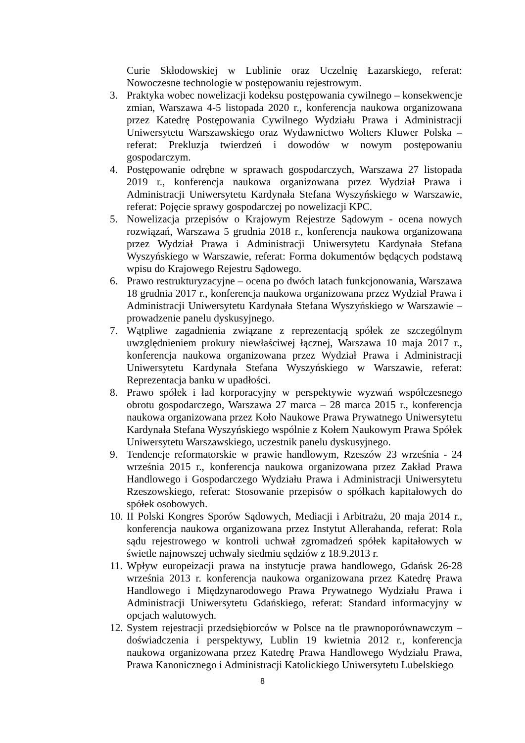Curie Skłodowskiej w Lublinie oraz Uczelnię Łazarskiego, referat: Nowoczesne technologie w postępowaniu rejestrowym.
3. Praktyka wobec nowelizacji kodeksu postępowania cywilnego – konsekwencje zmian, Warszawa 4-5 listopada 2020 r., konferencja naukowa organizowana przez Katedrę Postępowania Cywilnego Wydziału Prawa i Administracji Uniwersytetu Warszawskiego oraz Wydawnictwo Wolters Kluwer Polska – referat: Prekluzja twierdzeń i dowodów w nowym postępowaniu gospodarczym.
4. Postępowanie odrębne w sprawach gospodarczych, Warszawa 27 listopada 2019 r., konferencja naukowa organizowana przez Wydział Prawa i Administracji Uniwersytetu Kardynała Stefana Wyszyńskiego w Warszawie, referat: Pojęcie sprawy gospodarczej po nowelizacji KPC.
5. Nowelizacja przepisów o Krajowym Rejestrze Sądowym - ocena nowych rozwiązań, Warszawa 5 grudnia 2018 r., konferencja naukowa organizowana przez Wydział Prawa i Administracji Uniwersytetu Kardynała Stefana Wyszyńskiego w Warszawie, referat: Forma dokumentów będących podstawą wpisu do Krajowego Rejestru Sądowego.
6. Prawo restrukturyzacyjne – ocena po dwóch latach funkcjonowania, Warszawa 18 grudnia 2017 r., konferencja naukowa organizowana przez Wydział Prawa i Administracji Uniwersytetu Kardynała Stefana Wyszyńskiego w Warszawie – prowadzenie panelu dyskusyjnego.
7. Wątpliwe zagadnienia związane z reprezentacją spółek ze szczególnym uwzględnieniem prokury niewłaściwej łącznej, Warszawa 10 maja 2017 r., konferencja naukowa organizowana przez Wydział Prawa i Administracji Uniwersytetu Kardynała Stefana Wyszyńskiego w Warszawie, referat: Reprezentacja banku w upadłości.
8. Prawo spółek i ład korporacyjny w perspektywie wyzwań współczesnego obrotu gospodarczego, Warszawa 27 marca – 28 marca 2015 r., konferencja naukowa organizowana przez Koło Naukowe Prawa Prywatnego Uniwersytetu Kardynała Stefana Wyszyńskiego wspólnie z Kołem Naukowym Prawa Spółek Uniwersytetu Warszawskiego, uczestnik panelu dyskusyjnego.
9. Tendencje reformatorskie w prawie handlowym, Rzeszów 23 września - 24 września 2015 r., konferencja naukowa organizowana przez Zakład Prawa Handlowego i Gospodarczego Wydziału Prawa i Administracji Uniwersytetu Rzeszowskiego, referat: Stosowanie przepisów o spółkach kapitałowych do spółek osobowych.
10. II Polski Kongres Sporów Sądowych, Mediacji i Arbitrażu, 20 maja 2014 r., konferencja naukowa organizowana przez Instytut Allerahanda, referat: Rola sądu rejestrowego w kontroli uchwał zgromadzeń spółek kapitałowych w świetle najnowszej uchwały siedmiu sędziów z 18.9.2013 r.
11. Wpływ europeizacji prawa na instytucje prawa handlowego, Gdańsk 26-28 września 2013 r. konferencja naukowa organizowana przez Katedrę Prawa Handlowego i Międzynarodowego Prawa Prywatnego Wydziału Prawa i Administracji Uniwersytetu Gdańskiego, referat: Standard informacyjny w opcjach walutowych.
12. System rejestracji przedsiębiorców w Polsce na tle prawnoporównawczym – doświadczenia i perspektywy, Lublin 19 kwietnia 2012 r., konferencja naukowa organizowana przez Katedrę Prawa Handlowego Wydziału Prawa, Prawa Kanonicznego i Administracji Katolickiego Uniwersytetu Lubelskiego
8